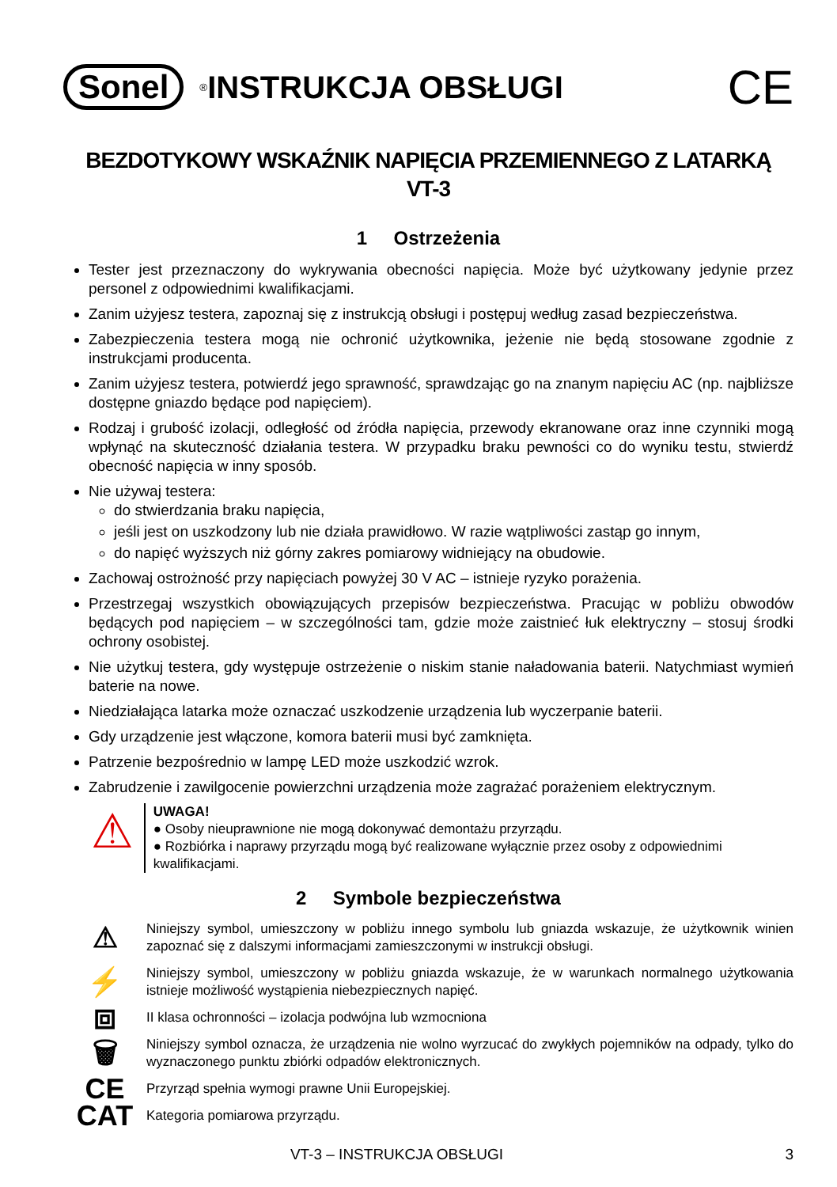Sonel<sup>®</sup> INSTRUKCJA OBSŁUGI CE
BEZDOTYKOWY WSKAŹNIK NAPIĘCIA PRZEMIENNEGO Z LATARKĄ
VT-3
1 Ostrzeżenia
Tester jest przeznaczony do wykrywania obecności napięcia. Może być użytkowany jedynie przez personel z odpowiednimi kwalifikacjami.
Zanim użyjesz testera, zapoznaj się z instrukcją obsługi i postępuj według zasad bezpieczeństwa.
Zabezpieczenia testera mogą nie ochronić użytkownika, jeżenie nie będą stosowane zgodnie z instrukcjami producenta.
Zanim użyjesz testera, potwierdź jego sprawność, sprawdzając go na znanym napięciu AC (np. najbliższe dostępne gniazdo będące pod napięciem).
Rodzaj i grubość izolacji, odległość od źródła napięcia, przewody ekranowane oraz inne czynniki mogą wpłynąć na skuteczność działania testera. W przypadku braku pewności co do wyniku testu, stwierdź obecność napięcia w inny sposób.
Nie używaj testera:
do stwierdzania braku napięcia,
jeśli jest on uszkodzony lub nie działa prawidłowo. W razie wątpliwości zastąp go innym,
do napięć wyższych niż górny zakres pomiarowy widniejący na obudowie.
Zachowaj ostrożność przy napięciach powyżej 30 V AC – istnieje ryzyko porażenia.
Przestrzegaj wszystkich obowiązujących przepisów bezpieczeństwa. Pracując w pobliżu obwodów będących pod napięciem – w szczególności tam, gdzie może zaistnieć łuk elektryczny – stosuj środki ochrony osobistej.
Nie użytkuj testera, gdy występuje ostrzeżenie o niskim stanie naładowania baterii. Natychmiast wymień baterie na nowe.
Niedziałająca latarka może oznaczać uszkodzenie urządzenia lub wyczerpanie baterii.
Gdy urządzenie jest włączone, komora baterii musi być zamknięta.
Patrzenie bezpośrednio w lampę LED może uszkodzić wzrok.
Zabrudzenie i zawilgocenie powierzchni urządzenia może zagrażać porażeniem elektrycznym.
⚠
UWAGA!
● Osoby nieuprawnione nie mogą dokonywać demontażu przyrządu.
● Rozbiórka i naprawy przyrządu mogą być realizowane wyłącznie przez osoby z odpowiednimi kwalifikacjami.
2 Symbole bezpieczeństwa
⚠
Niniejszy symbol, umieszczony w pobliżu innego symbolu lub gniazda wskazuje, że użytkownik winien zapoznać się z dalszymi informacjami zamieszczonymi w instrukcji obsługi.
⚡
Niniejszy symbol, umieszczony w pobliżu gniazda wskazuje, że w warunkach normalnego użytkowania istnieje możliwość wystąpienia niebezpiecznych napięć.
⧈
II klasa ochronności – izolacja podwójna lub wzmocniona
🗑
Niniejszy symbol oznacza, że urządzenia nie wolno wyrzucać do zwykłych pojemników na odpady, tylko do wyznaczonego punktu zbiórki odpadów elektronicznych.
CE
Przyrząd spełnia wymogi prawne Unii Europejskiej.
CAT
Kategoria pomiarowa przyrządu.
VT-3 – INSTRUKCJA OBSŁUGI 3